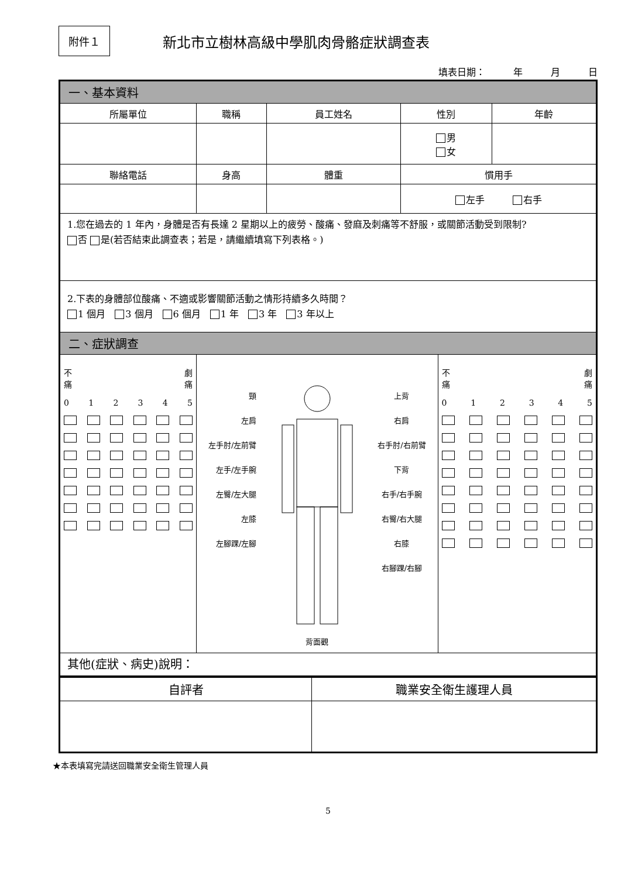附件１
新北市立樹林高級中學肌肉骨骼症狀調查表
填表日期：　　　年　　　月　　　日
| 一、基本資料 | | | | | |
| 所屬單位 | 職稱 | 員工姓名 | 性別 | | 年齡 |
| | | | 男 女 | | |
| 聯絡電話 | 身高 | 體重 | 慣用手 | | |
| | | | 左手 右手 | | |
| 1.您在過去的 1 年內，身體是否有長達 2 星期以上的疲勞、酸痛、發麻及刺痛等不舒服，或關節活動受到限制? 否 是(若否結束此調查表；若是，請繼續填寫下列表格。) | | | | | |
| 2.下表的身體部位酸痛、不適或影響關節活動之情形持續多久時間？ 1 個月 3 個月 6 個月 1 年 3 年 3 年以上 | | | | | |
| 二、症狀調查 | | | | | |
| 不 痛 劇 痛 0 1 2 3 4 5 | 頸 左肩 左手肘/左前臂 左手/左手腕 左臀/左大腿 左膝 左腳踝/左腳 上背 右肩 右手肘/右前臂 下背 右手/右手腕 右臀/右大腿 右膝 右腳踝/右腳 背面觀 | | | 不 痛 劇 痛 0 1 2 3 4 5 | |
| 其他(症狀、病史)說明： | | | | | |
| 自評者 | 職業安全衛生護理人員 |
★本表填寫完請送回職業安全衛生管理人員
5